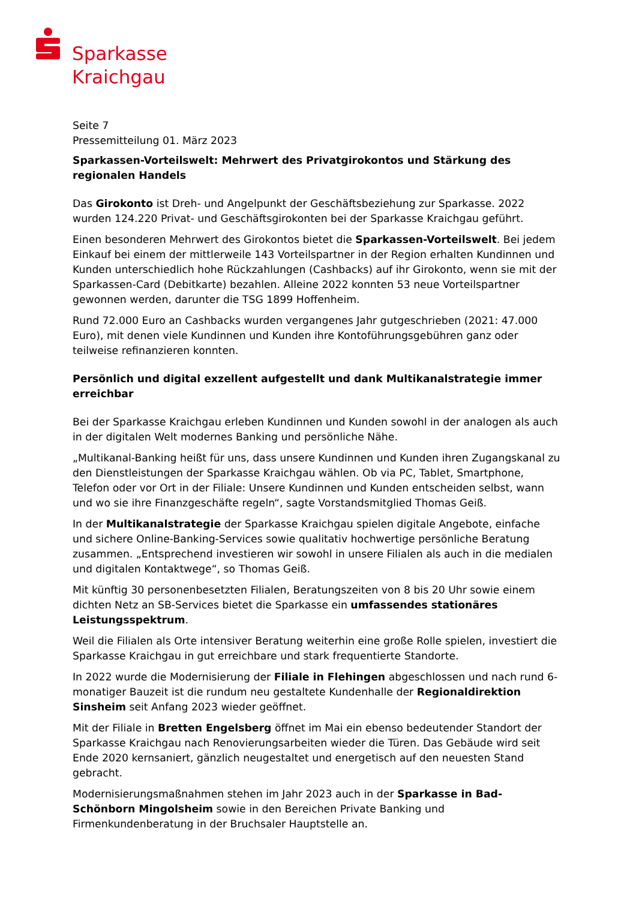Sparkasse
Kraichgau
Seite 7
Pressemitteilung 01. März 2023
Sparkassen-Vorteilswelt: Mehrwert des Privatgirokontos und Stärkung des regionalen Handels
Das Girokonto ist Dreh- und Angelpunkt der Geschäftsbeziehung zur Sparkasse. 2022 wurden 124.220 Privat- und Geschäftsgirokonten bei der Sparkasse Kraichgau geführt.
Einen besonderen Mehrwert des Girokontos bietet die Sparkassen-Vorteilswelt. Bei jedem Einkauf bei einem der mittlerweile 143 Vorteilspartner in der Region erhalten Kundinnen und Kunden unterschiedlich hohe Rückzahlungen (Cashbacks) auf ihr Girokonto, wenn sie mit der Sparkassen-Card (Debitkarte) bezahlen. Alleine 2022 konnten 53 neue Vorteilspartner gewonnen werden, darunter die TSG 1899 Hoffenheim.
Rund 72.000 Euro an Cashbacks wurden vergangenes Jahr gutgeschrieben (2021: 47.000 Euro), mit denen viele Kundinnen und Kunden ihre Kontoführungsgebühren ganz oder teilweise refinanzieren konnten.
Persönlich und digital exzellent aufgestellt und dank Multikanalstrategie immer erreichbar
Bei der Sparkasse Kraichgau erleben Kundinnen und Kunden sowohl in der analogen als auch in der digitalen Welt modernes Banking und persönliche Nähe.
„Multikanal-Banking heißt für uns, dass unsere Kundinnen und Kunden ihren Zugangskanal zu den Dienstleistungen der Sparkasse Kraichgau wählen. Ob via PC, Tablet, Smartphone, Telefon oder vor Ort in der Filiale: Unsere Kundinnen und Kunden entscheiden selbst, wann und wo sie ihre Finanzgeschäfte regeln“, sagte Vorstandsmitglied Thomas Geiß.
In der Multikanalstrategie der Sparkasse Kraichgau spielen digitale Angebote, einfache und sichere Online-Banking-Services sowie qualitativ hochwertige persönliche Beratung zusammen. „Entsprechend investieren wir sowohl in unsere Filialen als auch in die medialen und digitalen Kontaktwege“, so Thomas Geiß.
Mit künftig 30 personenbesetzten Filialen, Beratungszeiten von 8 bis 20 Uhr sowie einem dichten Netz an SB-Services bietet die Sparkasse ein umfassendes stationäres Leistungsspektrum.
Weil die Filialen als Orte intensiver Beratung weiterhin eine große Rolle spielen, investiert die Sparkasse Kraichgau in gut erreichbare und stark frequentierte Standorte.
In 2022 wurde die Modernisierung der Filiale in Flehingen abgeschlossen und nach rund 6-monatiger Bauzeit ist die rundum neu gestaltete Kundenhalle der Regionaldirektion Sinsheim seit Anfang 2023 wieder geöffnet.
Mit der Filiale in Bretten Engelsberg öffnet im Mai ein ebenso bedeutender Standort der Sparkasse Kraichgau nach Renovierungsarbeiten wieder die Türen. Das Gebäude wird seit Ende 2020 kernsaniert, gänzlich neugestaltet und energetisch auf den neuesten Stand gebracht.
Modernisierungsmaßnahmen stehen im Jahr 2023 auch in der Sparkasse in Bad-Schönborn Mingolsheim sowie in den Bereichen Private Banking und Firmenkundenberatung in der Bruchsaler Hauptstelle an.